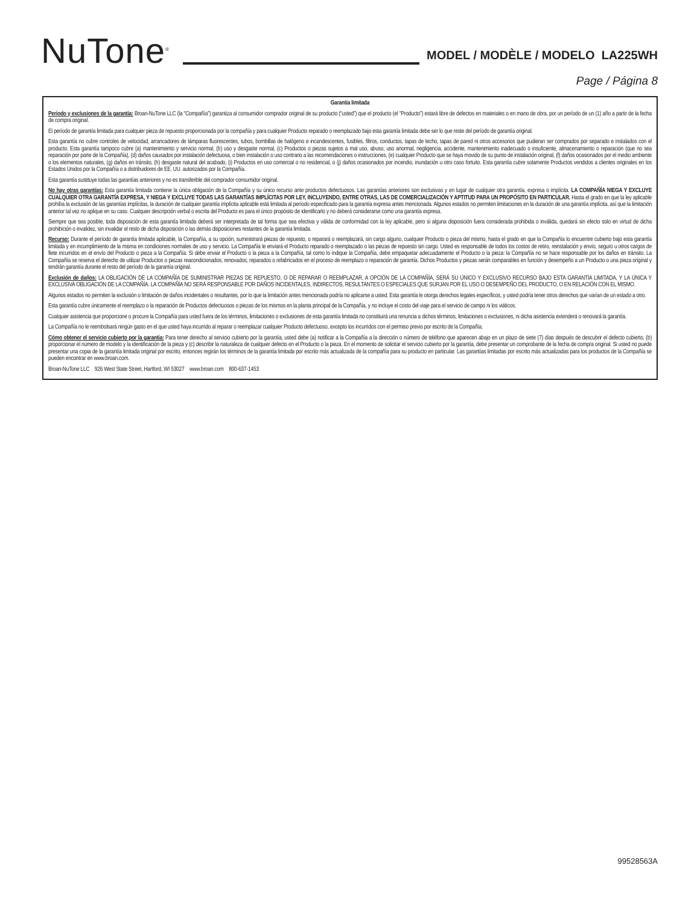NuTone<sup>®</sup>
MODEL / MODÈLE / MODELO LA225WH
Page / Página 8
Garantía limitada
Período y exclusiones de la garantía: Broan-NuTone LLC (la “Compañía”) garantiza al consumidor comprador original de su producto (“usted”) que el producto (el “Producto”) estará libre de defectos en materiales o en mano de obra, por un período de un (1) año a partir de la fecha de compra original.
El período de garantía limitada para cualquier pieza de repuesto proporcionada por la compañía y para cualquier Producto reparado o reemplazado bajo esta garantía limitada debe ser lo que reste del período de garantía original.
Esta garantía no cubre controles de velocidad, arrancadores de lámparas fluorescentes, tubos, bombillas de halógeno e incandescentes, fusibles, filtros, conductos, tapas de techo, tapas de pared ni otros accesorios que pudieran ser comprados por separado e instalados con el producto. Esta garantía tampoco cubre (a) mantenimiento y servicio normal, (b) uso y desgaste normal, (c) Productos o piezas sujetos a mal uso, abuso, uso anormal, negligencia, accidente, mantenimiento inadecuado o insuficiente, almacenamiento o reparación (que no sea reparación por parte de la Compañía), (d) daños causados por instalación defectuosa, o bien instalación o uso contrario a las recomendaciones o instrucciones, (e) cualquier Producto que se haya movido de su punto de instalación original, (f) daños ocasionados por el medio ambiente o los elementos naturales, (g) daños en tránsito, (h) desgaste natural del acabado, (i) Productos en uso comercial o no residencial, o (j) daños ocasionados por incendio, inundación u otro caso fortuito. Esta garantía cubre solamente Productos vendidos a clientes originales en los Estados Unidos por la Compañía o a distribuidores de EE. UU. autorizados por la Compañía.
Esta garantía sustituye todas las garantías anteriores y no es transferible del comprador consumidor original.
No hay otras garantías: Esta garantía limitada contiene la única obligación de la Compañía y su único recurso ante productos defectuosos. Las garantías anteriores son exclusivas y en lugar de cualquier otra garantía, expresa o implícita. LA COMPAÑÍA NIEGA Y EXCLUYE CUALQUIER OTRA GARANTÍA EXPRESA, Y NIEGA Y EXCLUYE TODAS LAS GARANTÍAS IMPLÍCITAS POR LEY, INCLUYENDO, ENTRE OTRAS, LAS DE COMERCIALIZACIÓN Y APTITUD PARA UN PROPÓSITO EN PARTICULAR. Hasta el grado en que la ley aplicable prohíba la exclusión de las garantías implícitas, la duración de cualquier garantía implícita aplicable está limitada al período especificado para la garantía expresa antes mencionada. Algunos estados no permiten limitaciones en la duración de una garantía implícita, así que la limitación anterior tal vez no aplique en su caso. Cualquier descripción verbal o escrita del Producto es para el único propósito de identificarlo y no deberá considerarse como una garantía expresa.
Siempre que sea posible, toda disposición de esta garantía limitada deberá ser interpretada de tal forma que sea efectiva y válida de conformidad con la ley aplicable, pero si alguna disposición fuera considerada prohibida o inválida, quedará sin efecto solo en virtud de dicha prohibición o invalidez, sin invalidar el resto de dicha disposición o las demás disposiciones restantes de la garantía limitada.
Recurso: Durante el período de garantía limitada aplicable, la Compañía, a su opción, suministrará piezas de repuesto, o reparará o reemplazará, sin cargo alguno, cualquier Producto o pieza del mismo, hasta el grado en que la Compañía lo encuentre cubierto bajo esta garantía limitada y en incumplimiento de la misma en condiciones normales de uso y servicio. La Compañía le enviará el Producto reparado o reemplazado o las piezas de repuesto sin cargo. Usted es responsable de todos los costos de retiro, reinstalación y envío, seguro u otros cargos de flete incurridos en el envío del Producto o pieza a la Compañía. Si debe enviar el Producto o la pieza a la Compañía, tal como lo indique la Compañía, debe empaquetar adecuadamente el Producto o la pieza: la Compañía no se hace responsable por los daños en tránsito. La Compañía se reserva el derecho de utilizar Productos o piezas reacondicionados, renovados, reparados o refabricados en el proceso de reemplazo o reparación de garantía. Dichos Productos y piezas serán comparables en función y desempeño a un Producto o una pieza original y tendrán garantía durante el resto del período de la garantía original.
Exclusión de daños: LA OBLIGACIÓN DE LA COMPAÑÍA DE SUMINISTRAR PIEZAS DE REPUESTO, O DE REPARAR O REEMPLAZAR, A OPCIÓN DE LA COMPAÑÍA, SERÁ SU ÚNICO Y EXCLUSIVO RECURSO BAJO ESTA GARANTÍA LIMITADA, Y LA ÚNICA Y EXCLUSIVA OBLIGACIÓN DE LA COMPAÑÍA. LA COMPAÑÍA NO SERÁ RESPONSABLE POR DAÑOS INCIDENTALES, INDIRECTOS, RESULTANTES O ESPECIALES QUE SURJAN POR EL USO O DESEMPEÑO DEL PRODUCTO, O EN RELACIÓN CON EL MISMO.
Algunos estados no permiten la exclusión o limitación de daños incidentales o resultantes, por lo que la limitación antes mencionada podría no aplicarse a usted. Esta garantía le otorga derechos legales específicos, y usted podría tener otros derechos que varían de un estado a otro.
Esta garantía cubre únicamente el reemplazo o la reparación de Productos defectuosos o piezas de los mismos en la planta principal de la Compañía, y no incluye el costo del viaje para el servicio de campo ni los viáticos.
Cualquier asistencia que proporcione o procure la Compañía para usted fuera de los términos, limitaciones o exclusiones de esta garantía limitada no constituirá una renuncia a dichos términos, limitaciones o exclusiones, ni dicha asistencia extenderá o renovará la garantía.
La Compañía no le reembolsará ningún gasto en el que usted haya incurrido al reparar o reemplazar cualquier Producto defectuoso, excepto los incurridos con el permiso previo por escrito de la Compañía.
Cómo obtener el servicio cubierto por la garantía: Para tener derecho al servicio cubierto por la garantía, usted debe (a) notificar a la Compañía a la dirección o número de teléfono que aparecen abajo en un plazo de siete (7) días después de descubrir el defecto cubierto, (b) proporcionar el número de modelo y la identificación de la pieza y (c) describir la naturaleza de cualquier defecto en el Producto o la pieza. En el momento de solicitar el servicio cubierto por la garantía, debe presentar un comprobante de la fecha de compra original. Si usted no puede presentar una copia de la garantía limitada original por escrito, entonces regirán los términos de la garantía limitada por escrito más actualizada de la compañía para su producto en particular. Las garantías limitadas por escrito más actualizadas para los productos de la Compañía se pueden encontrar en www.broan.com.
Broan-NuTone LLC 926 West State Street, Hartford, WI 53027 www.broan.com 800-637-1453
99528563A